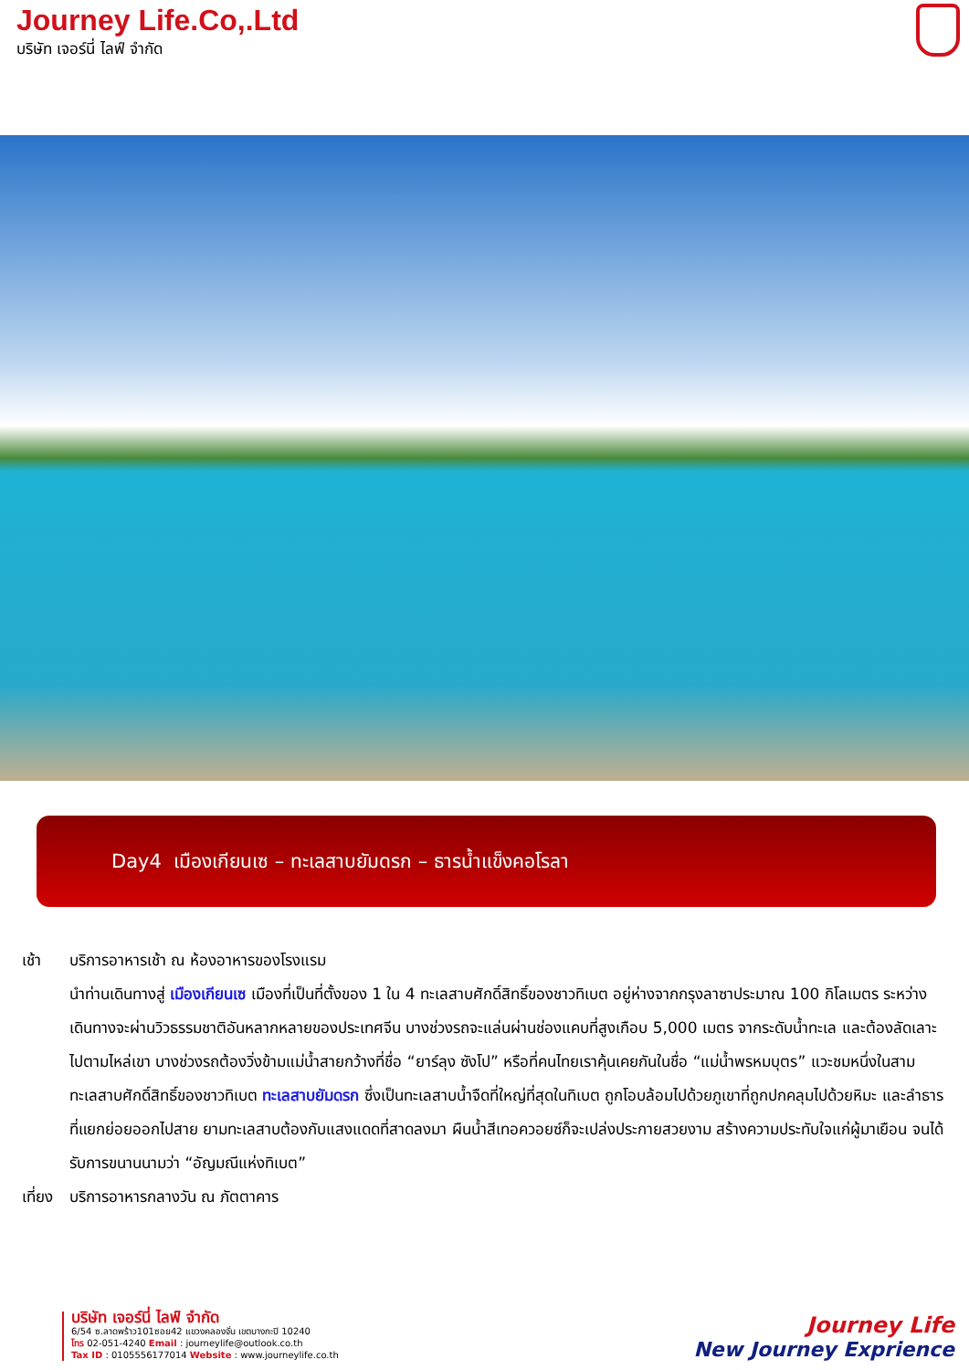Journey Life.Co,.Ltd
บริษัท เจอร์นี่ ไลฟ์ จำกัด
Day4 เมืองเกียนเซ – ทะเลสาบยัมดรก – ธารน้ำแข็งคอโรลา
เช้า บริการอาหารเช้า ณ ห้องอาหารของโรงแรม
นำท่านเดินทางสู่ เมืองเกียนเซ เมืองที่เป็นที่ตั้งของ 1 ใน 4 ทะเลสาบศักดิ์สิทธิ์ของชาวทิเบต อยู่ห่างจากกรุงลาซาประมาณ 100 กิโลเมตร ระหว่างเดินทางจะผ่านวิวธรรมชาติอันหลากหลายของประเทศจีน บางช่วงรถจะแล่นผ่านช่องแคบที่สูงเกือบ 5,000 เมตร จากระดับน้ำทะเล และต้องลัดเลาะไปตามไหล่เขา บางช่วงรถต้องวิ่งข้ามแม่น้ำสายกว้างที่ชื่อ “ยาร์ลุง ซังโป” หรือที่คนไทยเราคุ้นเคยกันในชื่อ “แม่น้ำพรหมบุตร” แวะชมหนึ่งในสามทะเลสาบศักดิ์สิทธิ์ของชาวทิเบต ทะเลสาบยัมดรก ซึ่งเป็นทะเลสาบน้ำจืดที่ใหญ่ที่สุดในทิเบต ถูกโอบล้อมไปด้วยภูเขาที่ถูกปกคลุมไปด้วยหิมะ และลำธารที่แยกย่อยออกไปสาย ยามทะเลสาบต้องกับแสงแดดที่สาดลงมา ผืนน้ำสีเทอควอยซ์ก็จะเปล่งประกายสวยงาม สร้างความประทับใจแก่ผู้มาเยือน จนได้รับการขนานนามว่า “อัญมณีแห่งทิเบต”
เที่ยง
บริการอาหารกลางวัน ณ ภัตตาคาร
บริษัท เจอร์นี่ ไลฟ์ จำกัด
6/54 ซ.ลาดพร้าว101ซอย42 แขวงคลองจั่น เขตบางกะปิ 10240
โทร 02-051-4240 Email : journeylife@outlook.co.th
Tax ID : 0105556177014 Website : www.journeylife.co.th
Journey Life
New Journey Exprience